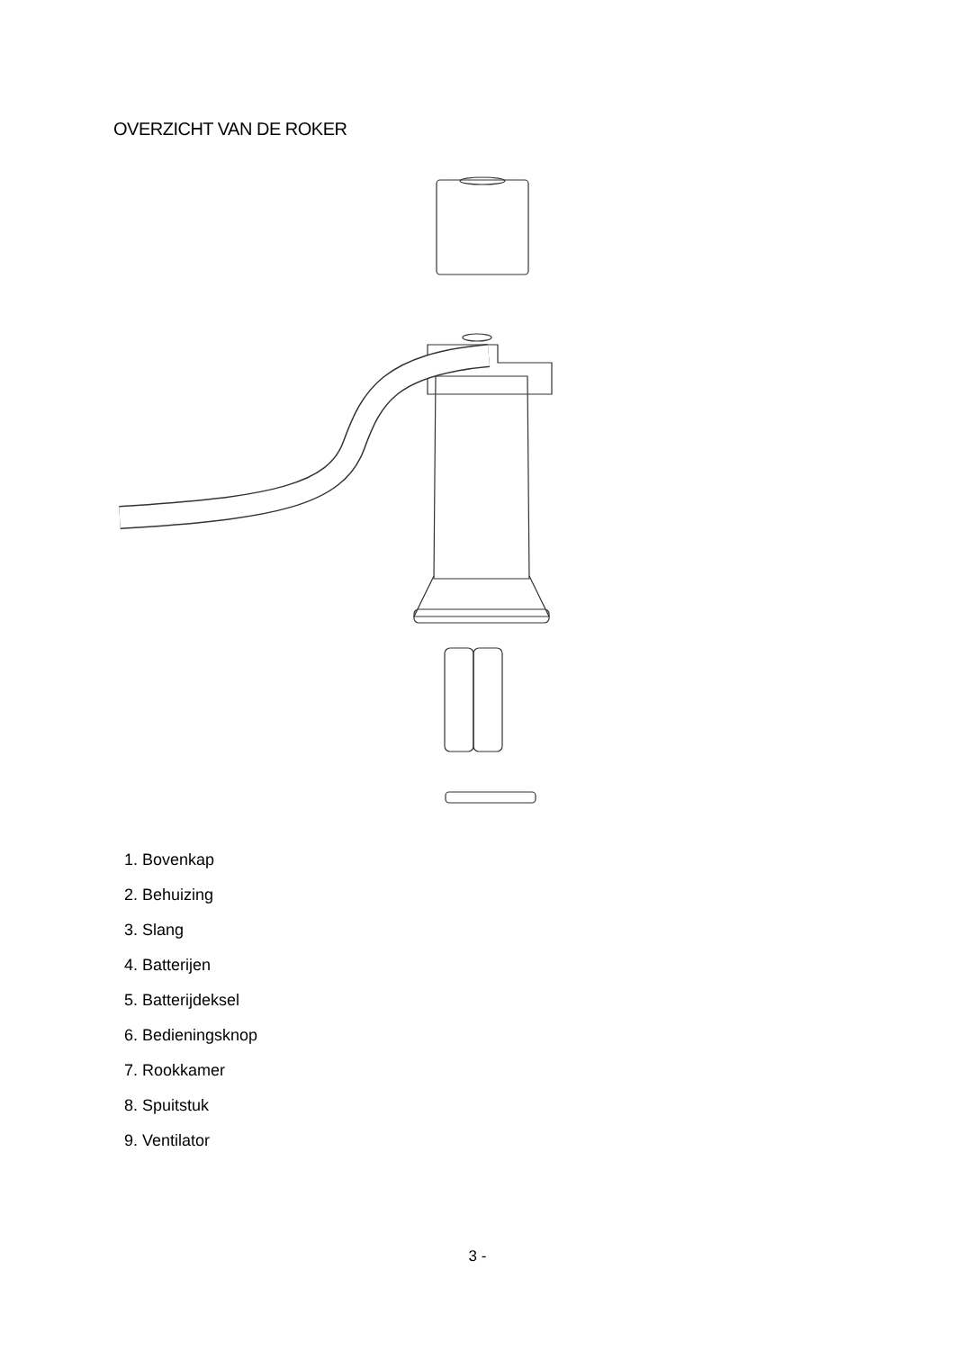OVERZICHT VAN DE ROKER
1. Bovenkap
2. Behuizing
3. Slang
4. Batterijen
5. Batterijdeksel
6. Bedieningsknop
7. Rookkamer
8. Spuitstuk
9. Ventilator
3 -